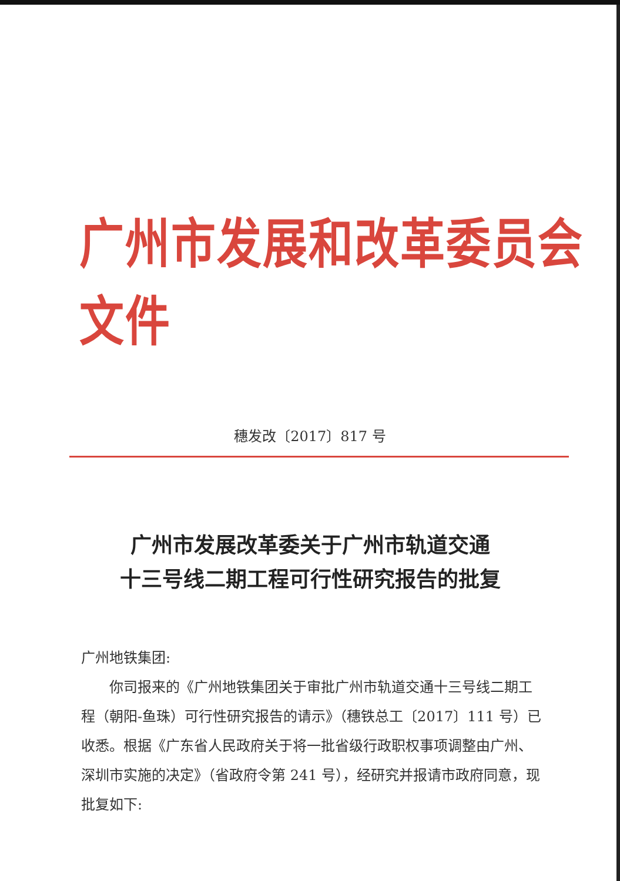广州市发展和改革委员会文件
穗发改〔2017〕817 号
广州市发展改革委关于广州市轨道交通
十三号线二期工程可行性研究报告的批复
广州地铁集团:
你司报来的《广州地铁集团关于审批广州市轨道交通十三号线二期工程（朝阳-鱼珠）可行性研究报告的请示》（穗铁总工〔2017〕111 号）已收悉。根据《广东省人民政府关于将一批省级行政职权事项调整由广州、深圳市实施的决定》（省政府令第 241 号），经研究并报请市政府同意，现批复如下: